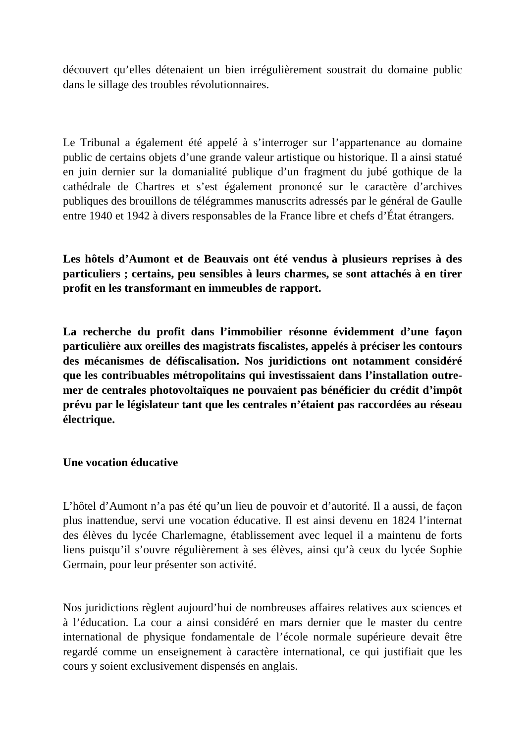découvert qu’elles détenaient un bien irrégulièrement soustrait du domaine public dans le sillage des troubles révolutionnaires.
Le Tribunal a également été appelé à s’interroger sur l’appartenance au domaine public de certains objets d’une grande valeur artistique ou historique. Il a ainsi statué en juin dernier sur la domanialité publique d’un fragment du jubé gothique de la cathédrale de Chartres et s’est également prononcé sur le caractère d’archives publiques des brouillons de télégrammes manuscrits adressés par le général de Gaulle entre 1940 et 1942 à divers responsables de la France libre et chefs d’État étrangers.
Les hôtels d’Aumont et de Beauvais ont été vendus à plusieurs reprises à des particuliers ; certains, peu sensibles à leurs charmes, se sont attachés à en tirer profit en les transformant en immeubles de rapport.
La recherche du profit dans l’immobilier résonne évidemment d’une façon particulière aux oreilles des magistrats fiscalistes, appelés à préciser les contours des mécanismes de défiscalisation. Nos juridictions ont notamment considéré que les contribuables métropolitains qui investissaient dans l’installation outre-mer de centrales photovoltaïques ne pouvaient pas bénéficier du crédit d’impôt prévu par le législateur tant que les centrales n’étaient pas raccordées au réseau électrique.
Une vocation éducative
L’hôtel d’Aumont n’a pas été qu’un lieu de pouvoir et d’autorité. Il a aussi, de façon plus inattendue, servi une vocation éducative. Il est ainsi devenu en 1824 l’internat des élèves du lycée Charlemagne, établissement avec lequel il a maintenu de forts liens puisqu’il s’ouvre régulièrement à ses élèves, ainsi qu’à ceux du lycée Sophie Germain, pour leur présenter son activité.
Nos juridictions règlent aujourd’hui de nombreuses affaires relatives aux sciences et à l’éducation. La cour a ainsi considéré en mars dernier que le master du centre international de physique fondamentale de l’école normale supérieure devait être regardé comme un enseignement à caractère international, ce qui justifiait que les cours y soient exclusivement dispensés en anglais.